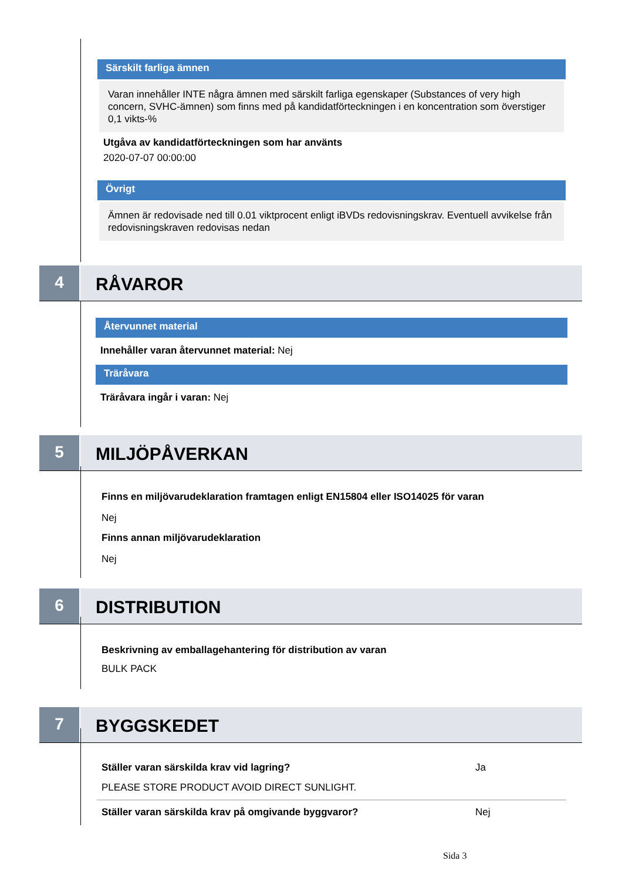Särskilt farliga ämnen
Varan innehåller INTE några ämnen med särskilt farliga egenskaper (Substances of very high concern, SVHC-ämnen) som finns med på kandidatförteckningen i en koncentration som överstiger 0,1 vikts-%
Utgåva av kandidatförteckningen som har använts
2020-07-07 00:00:00
Övrigt
Ämnen är redovisade ned till 0.01 viktprocent enligt iBVDs redovisningskrav. Eventuell avvikelse från redovisningskraven redovisas nedan
4
RÅVAROR
Återvunnet material
Innehåller varan återvunnet material: Nej
Träråvara
Träråvara ingår i varan: Nej
5
MILJÖPÅVERKAN
Finns en miljövarudeklaration framtagen enligt EN15804 eller ISO14025 för varan
Nej
Finns annan miljövarudeklaration
Nej
6
DISTRIBUTION
Beskrivning av emballagehantering för distribution av varan
BULK PACK
7
BYGGSKEDET
Ställer varan särskilda krav vid lagring?
Ja
PLEASE STORE PRODUCT AVOID DIRECT SUNLIGHT.
Ställer varan särskilda krav på omgivande byggvaror?
Nej
Sida 3